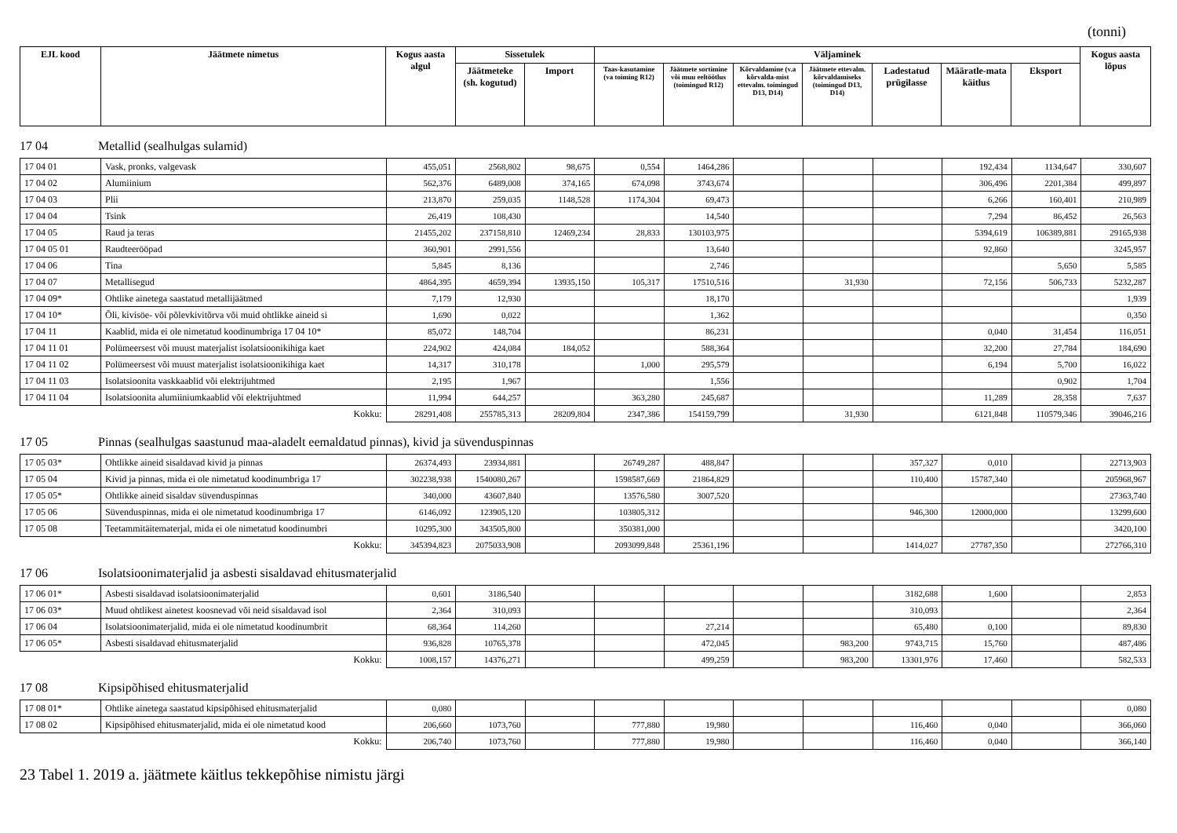(tonni)
| EJL kood | Jäätmete nimetus | Kogus aasta algul | Sissetulek | | Väljaminek | | | | | | | Kogus aasta lõpus |
| --- | --- | --- | --- | --- | --- | --- | --- | --- | --- | --- | --- | --- |
| | | | Jäätmeteke (sh. kogutud) | Import | Taas-kasutamine (va toiming R12) | Jäätmete sortimine või muu eeltöötlus (toimingud R12) | Kõrvaldamine (v.a kõrvalda-mist ettevalm. toimingud D13, D14) | Jäätmete ettevalm. kõrvaldamiseks (toimingud D13, D14) | Ladestatud prügilasse | Määratle-mata käitlus | Eksport | |
17 04 Metallid (sealhulgas sulamid)
| 17 04 01 | Vask, pronks, valgevask | 455,051 | 2568,802 | 98,675 | 0,554 | 1464,286 | | | | 192,434 | 1134,647 | 330,607 |
| 17 04 02 | Alumiinium | 562,376 | 6489,008 | 374,165 | 674,098 | 3743,674 | | | | 306,496 | 2201,384 | 499,897 |
| 17 04 03 | Plii | 213,870 | 259,035 | 1148,528 | 1174,304 | 69,473 | | | | 6,266 | 160,401 | 210,989 |
| 17 04 04 | Tsink | 26,419 | 108,430 | | | 14,540 | | | | 7,294 | 86,452 | 26,563 |
| 17 04 05 | Raud ja teras | 21455,202 | 237158,810 | 12469,234 | 28,833 | 130103,975 | | | | 5394,619 | 106389,881 | 29165,938 |
| 17 04 05 01 | Raudteerööpad | 360,901 | 2991,556 | | | 13,640 | | | | 92,860 | | 3245,957 |
| 17 04 06 | Tina | 5,845 | 8,136 | | | 2,746 | | | | | 5,650 | 5,585 |
| 17 04 07 | Metallisegud | 4864,395 | 4659,394 | 13935,150 | 105,317 | 17510,516 | | 31,930 | | 72,156 | 506,733 | 5232,287 |
| 17 04 09* | Ohtlike ainetega saastatud metallijäätmed | 7,179 | 12,930 | | | 18,170 | | | | | | 1,939 |
| 17 04 10* | Õli, kivisöe- või põlevkivitõrva või muid ohtlikke aineid si | 1,690 | 0,022 | | | 1,362 | | | | | | 0,350 |
| 17 04 11 | Kaablid, mida ei ole nimetatud koodinumbriga 17 04 10* | 85,072 | 148,704 | | | 86,231 | | | | 0,040 | 31,454 | 116,051 |
| 17 04 11 01 | Polümeersest või muust materjalist isolatsioonikihiga kaet | 224,902 | 424,084 | 184,052 | | 588,364 | | | | 32,200 | 27,784 | 184,690 |
| 17 04 11 02 | Polümeersest või muust materjalist isolatsioonikihiga kaet | 14,317 | 310,178 | | 1,000 | 295,579 | | | | 6,194 | 5,700 | 16,022 |
| 17 04 11 03 | Isolatsioonita vaskkaablid või elektrijuhtmed | 2,195 | 1,967 | | | 1,556 | | | | | 0,902 | 1,704 |
| 17 04 11 04 | Isolatsioonita alumiiniumkaablid või elektrijuhtmed | 11,994 | 644,257 | | 363,280 | 245,687 | | | | 11,289 | 28,358 | 7,637 |
| Kokku: | | 28291,408 | 255785,313 | 28209,804 | 2347,386 | 154159,799 | | 31,930 | | 6121,848 | 110579,346 | 39046,216 |
17 05 Pinnas (sealhulgas saastunud maa-aladelt eemaldatud pinnas), kivid ja süvenduspinnas
| 17 05 03* | Ohtlikke aineid sisaldavad kivid ja pinnas | 26374,493 | 23934,881 | | 26749,287 | 488,847 | | | 357,327 | 0,010 | | 22713,903 |
| 17 05 04 | Kivid ja pinnas, mida ei ole nimetatud koodinumbriga 17 | 302238,938 | 1540080,267 | | 1598587,669 | 21864,829 | | | 110,400 | 15787,340 | | 205968,967 |
| 17 05 05* | Ohtlikke aineid sisaldav süvenduspinnas | 340,000 | 43607,840 | | 13576,580 | 3007,520 | | | | | | 27363,740 |
| 17 05 06 | Süvenduspinnas, mida ei ole nimetatud koodinumbriga 17 | 6146,092 | 123905,120 | | 103805,312 | | | | 946,300 | 12000,000 | | 13299,600 |
| 17 05 08 | Teetammitäitematerjal, mida ei ole nimetatud koodinumbri | 10295,300 | 343505,800 | | 350381,000 | | | | | | | 3420,100 |
| Kokku: | | 345394,823 | 2075033,908 | | 2093099,848 | 25361,196 | | | 1414,027 | 27787,350 | | 272766,310 |
17 06 Isolatsioonimaterjalid ja asbesti sisaldavad ehitusmaterjalid
| 17 06 01* | Asbesti sisaldavad isolatsioonimaterjalid | 0,601 | 3186,540 | | | | | | 3182,688 | 1,600 | | 2,853 |
| 17 06 03* | Muud ohtlikest ainetest koosnevad või neid sisaldavad isol | 2,364 | 310,093 | | | | | | 310,093 | | | 2,364 |
| 17 06 04 | Isolatsioonimaterjalid, mida ei ole nimetatud koodinumbrit | 68,364 | 114,260 | | | 27,214 | | | 65,480 | 0,100 | | 89,830 |
| 17 06 05* | Asbesti sisaldavad ehitusmaterjalid | 936,828 | 10765,378 | | | 472,045 | | 983,200 | 9743,715 | 15,760 | | 487,486 |
| Kokku: | | 1008,157 | 14376,271 | | | 499,259 | | 983,200 | 13301,976 | 17,460 | | 582,533 |
17 08 Kipsipõhised ehitusmaterjalid
| 17 08 01* | Ohtlike ainetega saastatud kipsipõhised ehitusmaterjalid | 0,080 | | | | | | | | | | 0,080 |
| 17 08 02 | Kipsipõhised ehitusmaterjalid, mida ei ole nimetatud kood | 206,660 | 1073,760 | | 777,880 | 19,980 | | | 116,460 | 0,040 | | 366,060 |
| Kokku: | | 206,740 | 1073,760 | | 777,880 | 19,980 | | | 116,460 | 0,040 | | 366,140 |
23 Tabel 1. 2019 a. jäätmete käitlus tekkepõhise nimistu järgi